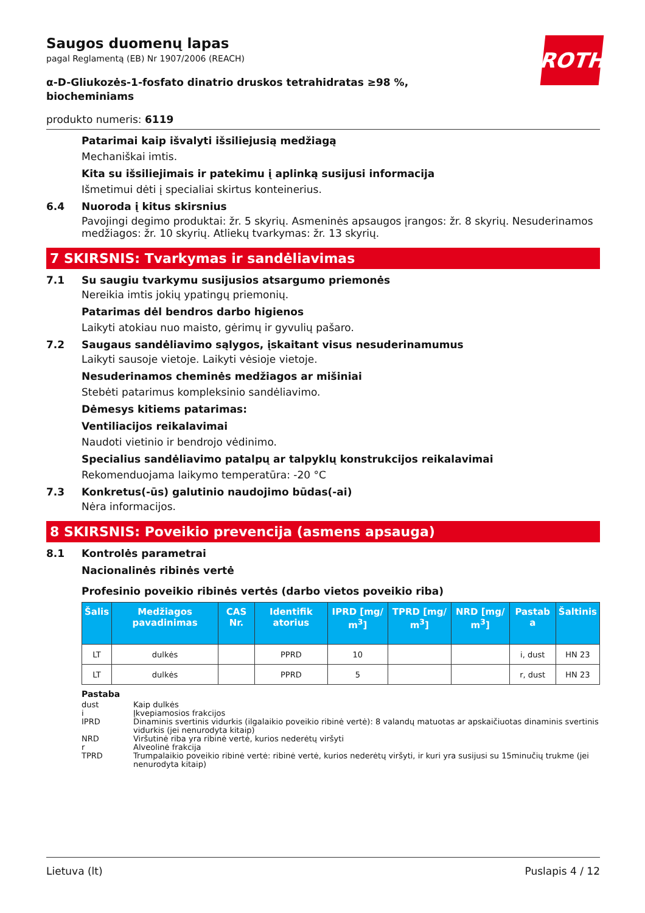ROTH
Saugos duomenų lapas
pagal Reglamentą (EB) Nr 1907/2006 (REACH)
α-D-Gliukozės-1-fosfato dinatrio druskos tetrahidratas ≥98 %, biocheminiams
produkto numeris: 6119
Patarimai kaip išvalyti išsiliejusią medžiagą
Mechaniškai imtis.
Kita su išsiliejimais ir patekimu į aplinką susijusi informacija
Išmetimui dėti į specialiai skirtus konteinerius.
6.4 Nuoroda į kitus skirsnius
Pavojingi degimo produktai: žr. 5 skyrių. Asmeninės apsaugos įrangos: žr. 8 skyrių. Nesuderinamos medžiagos: žr. 10 skyrių. Atliekų tvarkymas: žr. 13 skyrių.
7 SKIRSNIS: Tvarkymas ir sandėliavimas
7.1 Su saugiu tvarkymu susijusios atsargumo priemonės
Nereikia imtis jokių ypatingų priemonių.
Patarimas dėl bendros darbo higienos
Laikyti atokiau nuo maisto, gėrimų ir gyvulių pašaro.
7.2 Saugaus sandėliavimo sąlygos, įskaitant visus nesuderinamumus
Laikyti sausoje vietoje. Laikyti vėsioje vietoje.
Nesuderinamos cheminės medžiagos ar mišiniai
Stebėti patarimus kompleksinio sandėliavimo.
Dėmesys kitiems patarimas:
Ventiliacijos reikalavimai
Naudoti vietinio ir bendrojo vėdinimo.
Specialius sandėliavimo patalpų ar talpyklų konstrukcijos reikalavimai
Rekomenduojama laikymo temperatūra: -20 °C
7.3 Konkretus(-ūs) galutinio naudojimo būdas(-ai)
Nėra informacijos.
8 SKIRSNIS: Poveikio prevencija (asmens apsauga)
8.1 Kontrolės parametrai
Nacionalinės ribinės vertė
Profesinio poveikio ribinės vertės (darbo vietos poveikio riba)
| Šalis | Medžiagos pavadinimas | CAS Nr. | Identifik atorius | IPRD [mg/ m<sup>3</sup>] | TPRD [mg/ m<sup>3</sup>] | NRD [mg/ m<sup>3</sup>] | Pastab a | Šaltinis |
| --- | --- | --- | --- | --- | --- | --- | --- | --- |
| LT | dulkės | | PPRD | 10 | | | i, dust | HN 23 |
| LT | dulkės | | PPRD | 5 | | | r, dust | HN 23 |
Pastaba
dust Kaip dulkės
i Įkvepiamosios frakcijos
IPRD Dinaminis svertinis vidurkis (ilgalaikio poveikio ribinė vertė): 8 valandų matuotas ar apskaičiuotas dinaminis svertinis vidurkis (jei nenurodyta kitaip)
NRD Viršutinė riba yra ribinė vertė, kurios nederėtų viršyti
r Alveolinė frakcija
TPRD Trumpalaikio poveikio ribinė vertė: ribinė vertė, kurios nederėtų viršyti, ir kuri yra susijusi su 15minučių trukme (jei nenurodyta kitaip)
Lietuva (lt) Puslapis 4 / 12